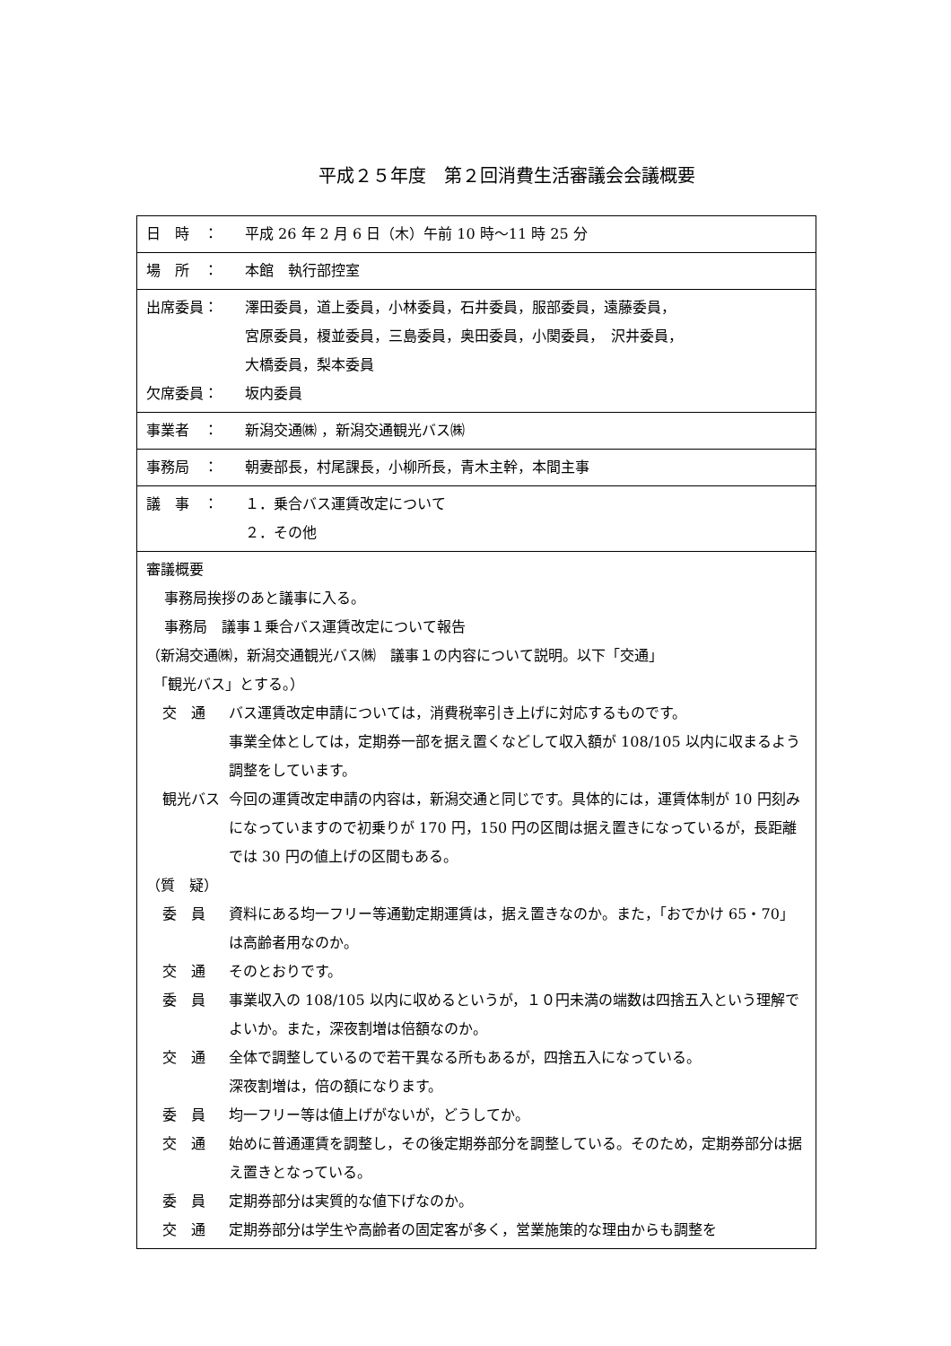平成２５年度　第２回消費生活審議会会議概要
| 日 時 ： 平成 26 年 2 月 6 日（木）午前 10 時～11 時 25 分 |
| 場 所 ： 本館 執行部控室 |
| 出席委員： 澤田委員，道上委員，小林委員，石井委員，服部委員，遠藤委員， 宮原委員，榎並委員，三島委員，奥田委員，小関委員， 沢井委員， 大橋委員，梨本委員 欠席委員： 坂内委員 |
| 事業者 ： 新潟交通㈱ ，新潟交通観光バス㈱ |
| 事務局 ： 朝妻部長，村尾課長，小柳所長，青木主幹，本間主事 |
| 議 事 ： １．乗合バス運賃改定について ２．その他 |
| 審議概要 事務局挨拶のあと議事に入る。 事務局 議事１乗合バス運賃改定について報告 （新潟交通㈱，新潟交通観光バス㈱ 議事１の内容について説明。以下「交通」 「観光バス」とする。） 交 通 バス運賃改定申請については，消費税率引き上げに対応するものです。 事業全体としては，定期券一部を据え置くなどして収入額が 108/105 以内に収まるよう調整をしています。 観光バス 今回の運賃改定申請の内容は，新潟交通と同じです。具体的には，運賃体制が 10 円刻みになっていますので初乗りが 170 円，150 円の区間は据え置きになっているが，長距離では 30 円の値上げの区間もある。 （質 疑） 委 員 資料にある均一フリー等通勤定期運賃は，据え置きなのか。また，「おでかけ 65・70」は高齢者用なのか。 交 通 そのとおりです。 委 員 事業収入の 108/105 以内に収めるというが，１０円未満の端数は四捨五入という理解でよいか。また，深夜割増は倍額なのか。 交 通 全体で調整しているので若干異なる所もあるが，四捨五入になっている。 深夜割増は，倍の額になります。 委 員 均一フリー等は値上げがないが，どうしてか。 交 通 始めに普通運賃を調整し，その後定期券部分を調整している。そのため，定期券部分は据え置きとなっている。 委 員 定期券部分は実質的な値下げなのか。 交 通 定期券部分は学生や高齢者の固定客が多く，営業施策的な理由からも調整を |